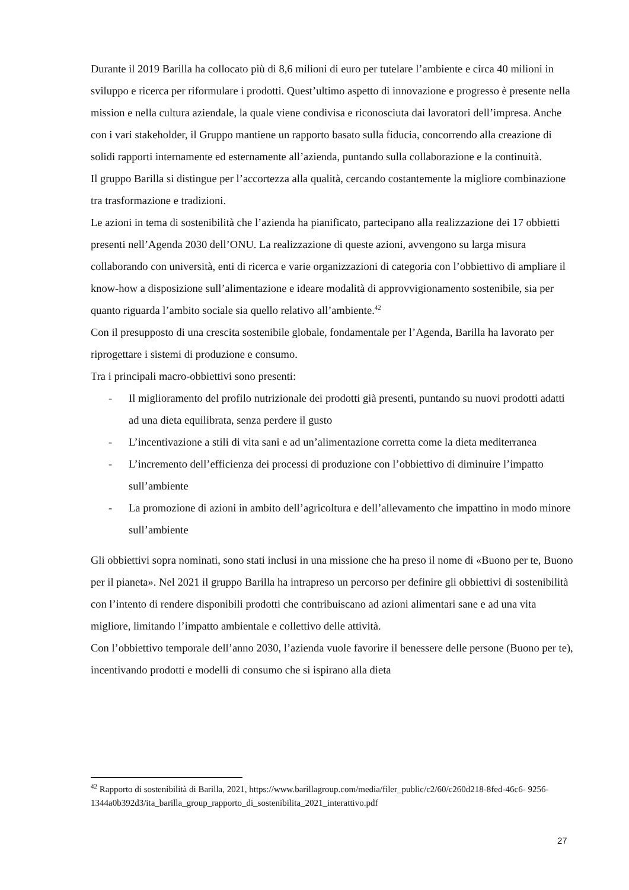Durante il 2019 Barilla ha collocato più di 8,6 milioni di euro per tutelare l’ambiente e circa 40 milioni in sviluppo e ricerca per riformulare i prodotti. Quest’ultimo aspetto di innovazione e progresso è presente nella mission e nella cultura aziendale, la quale viene condivisa e riconosciuta dai lavoratori dell’impresa. Anche con i vari stakeholder, il Gruppo mantiene un rapporto basato sulla fiducia, concorrendo alla creazione di solidi rapporti internamente ed esternamente all’azienda, puntando sulla collaborazione e la continuità.
Il gruppo Barilla si distingue per l’accortezza alla qualità, cercando costantemente la migliore combinazione tra trasformazione e tradizioni.
Le azioni in tema di sostenibilità che l’azienda ha pianificato, partecipano alla realizzazione dei 17 obbietti presenti nell’Agenda 2030 dell’ONU. La realizzazione di queste azioni, avvengono su larga misura collaborando con università, enti di ricerca e varie organizzazioni di categoria con l’obbiettivo di ampliare il know-how a disposizione sull’alimentazione e ideare modalità di approvvigionamento sostenibile, sia per quanto riguarda l’ambito sociale sia quello relativo all’ambiente.<sup>42</sup>
Con il presupposto di una crescita sostenibile globale, fondamentale per l’Agenda, Barilla ha lavorato per riprogettare i sistemi di produzione e consumo.
Tra i principali macro-obbiettivi sono presenti:
- Il miglioramento del profilo nutrizionale dei prodotti già presenti, puntando su nuovi prodotti adatti ad una dieta equilibrata, senza perdere il gusto
- L’incentivazione a stili di vita sani e ad un’alimentazione corretta come la dieta mediterranea
- L’incremento dell’efficienza dei processi di produzione con l’obbiettivo di diminuire l’impatto sull’ambiente
- La promozione di azioni in ambito dell’agricoltura e dell’allevamento che impattino in modo minore sull’ambiente
Gli obbiettivi sopra nominati, sono stati inclusi in una missione che ha preso il nome di «Buono per te, Buono per il pianeta». Nel 2021 il gruppo Barilla ha intrapreso un percorso per definire gli obbiettivi di sostenibilità con l’intento di rendere disponibili prodotti che contribuiscano ad azioni alimentari sane e ad una vita migliore, limitando l’impatto ambientale e collettivo delle attività.
Con l’obbiettivo temporale dell’anno 2030, l’azienda vuole favorire il benessere delle persone (Buono per te), incentivando prodotti e modelli di consumo che si ispirano alla dieta
<sup>42</sup> Rapporto di sostenibilità di Barilla, 2021, https://www.barillagroup.com/media/filer_public/c2/60/c260d218-8fed-46c6- 9256- 1344a0b392d3/ita_barilla_group_rapporto_di_sostenibilita_2021_interattivo.pdf
27